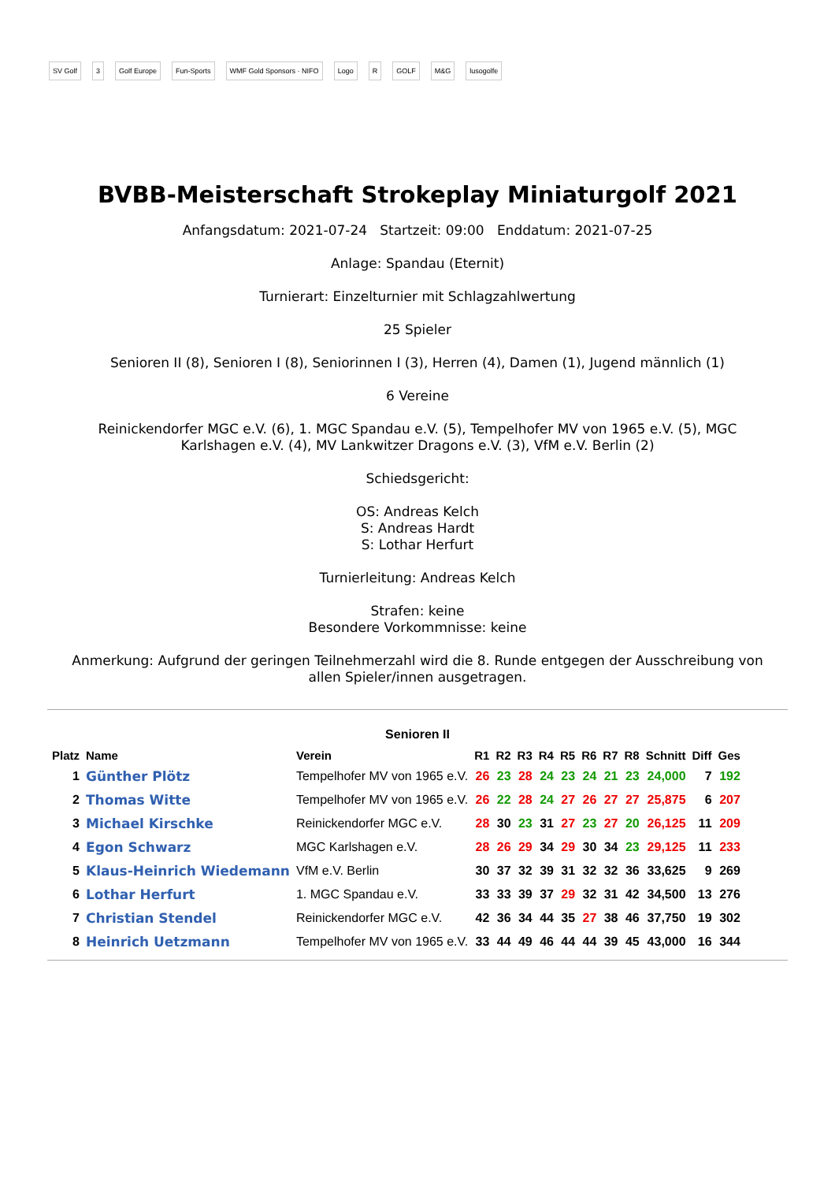SV Golf 3 Golf Europe Fun-Sports WMF Gold Sponsors · NIFO Logo R GOLF M&G lusogolfe
BVBB-Meisterschaft Strokeplay Miniaturgolf 2021
Anfangsdatum: 2021-07-24 Startzeit: 09:00 Enddatum: 2021-07-25
Anlage: Spandau (Eternit)
Turnierart: Einzelturnier mit Schlagzahlwertung
25 Spieler
Senioren II (8), Senioren I (8), Seniorinnen I (3), Herren (4), Damen (1), Jugend männlich (1)
6 Vereine
Reinickendorfer MGC e.V. (6), 1. MGC Spandau e.V. (5), Tempelhofer MV von 1965 e.V. (5), MGC
Karlshagen e.V. (4), MV Lankwitzer Dragons e.V. (3), VfM e.V. Berlin (2)
Schiedsgericht:
OS: Andreas Kelch
S: Andreas Hardt
S: Lothar Herfurt
Turnierleitung: Andreas Kelch
Strafen: keine
Besondere Vorkommnisse: keine
Anmerkung: Aufgrund der geringen Teilnehmerzahl wird die 8. Runde entgegen der Ausschreibung von
allen Spieler/innen ausgetragen.
Senioren II
| Platz | Name | Verein | R1 | R2 | R3 | R4 | R5 | R6 | R7 | R8 | Schnitt | Diff | Ges |
| --- | --- | --- | --- | --- | --- | --- | --- | --- | --- | --- | --- | --- | --- |
| 1 | Günther Plötz | Tempelhofer MV von 1965 e.V. | 26 | 23 | 28 | 24 | 23 | 24 | 21 | 23 | 24,000 | 7 | 192 |
| 2 | Thomas Witte | Tempelhofer MV von 1965 e.V. | 26 | 22 | 28 | 24 | 27 | 26 | 27 | 27 | 25,875 | 6 | 207 |
| 3 | Michael Kirschke | Reinickendorfer MGC e.V. | 28 | 30 | 23 | 31 | 27 | 23 | 27 | 20 | 26,125 | 11 | 209 |
| 4 | Egon Schwarz | MGC Karlshagen e.V. | 28 | 26 | 29 | 34 | 29 | 30 | 34 | 23 | 29,125 | 11 | 233 |
| 5 | Klaus-Heinrich Wiedemann | VfM e.V. Berlin | 30 | 37 | 32 | 39 | 31 | 32 | 32 | 36 | 33,625 | 9 | 269 |
| 6 | Lothar Herfurt | 1. MGC Spandau e.V. | 33 | 33 | 39 | 37 | 29 | 32 | 31 | 42 | 34,500 | 13 | 276 |
| 7 | Christian Stendel | Reinickendorfer MGC e.V. | 42 | 36 | 34 | 44 | 35 | 27 | 38 | 46 | 37,750 | 19 | 302 |
| 8 | Heinrich Uetzmann | Tempelhofer MV von 1965 e.V. | 33 | 44 | 49 | 46 | 44 | 44 | 39 | 45 | 43,000 | 16 | 344 |